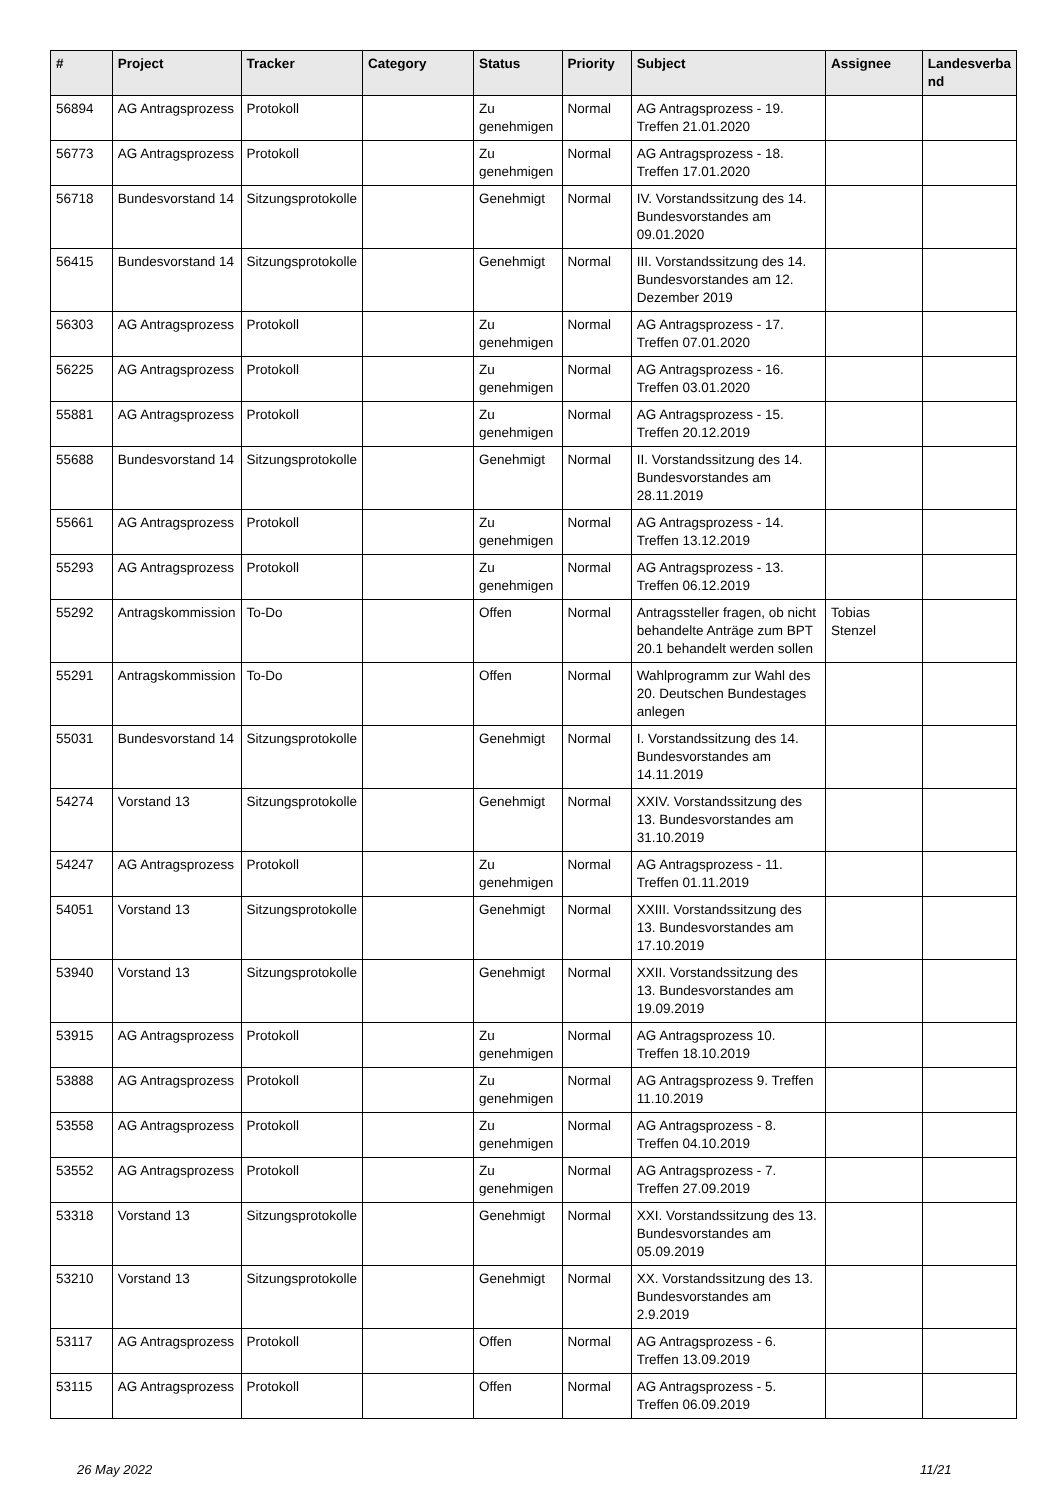| # | Project | Tracker | Category | Status | Priority | Subject | Assignee | Landesverba nd |
| --- | --- | --- | --- | --- | --- | --- | --- | --- |
| 56894 | AG Antragsprozess | Protokoll | | Zu genehmigen | Normal | AG Antragsprozess - 19. Treffen 21.01.2020 | | |
| 56773 | AG Antragsprozess | Protokoll | | Zu genehmigen | Normal | AG Antragsprozess - 18. Treffen 17.01.2020 | | |
| 56718 | Bundesvorstand 14 | Sitzungsprotokolle | | Genehmigt | Normal | IV. Vorstandssitzung des 14. Bundesvorstandes am 09.01.2020 | | |
| 56415 | Bundesvorstand 14 | Sitzungsprotokolle | | Genehmigt | Normal | III. Vorstandssitzung des 14. Bundesvorstandes am 12. Dezember 2019 | | |
| 56303 | AG Antragsprozess | Protokoll | | Zu genehmigen | Normal | AG Antragsprozess - 17. Treffen 07.01.2020 | | |
| 56225 | AG Antragsprozess | Protokoll | | Zu genehmigen | Normal | AG Antragsprozess - 16. Treffen 03.01.2020 | | |
| 55881 | AG Antragsprozess | Protokoll | | Zu genehmigen | Normal | AG Antragsprozess - 15. Treffen 20.12.2019 | | |
| 55688 | Bundesvorstand 14 | Sitzungsprotokolle | | Genehmigt | Normal | II. Vorstandssitzung des 14. Bundesvorstandes am 28.11.2019 | | |
| 55661 | AG Antragsprozess | Protokoll | | Zu genehmigen | Normal | AG Antragsprozess - 14. Treffen 13.12.2019 | | |
| 55293 | AG Antragsprozess | Protokoll | | Zu genehmigen | Normal | AG Antragsprozess - 13. Treffen 06.12.2019 | | |
| 55292 | Antragskommission | To-Do | | Offen | Normal | Antragssteller fragen, ob nicht behandelte Anträge zum BPT 20.1 behandelt werden sollen | Tobias Stenzel | |
| 55291 | Antragskommission | To-Do | | Offen | Normal | Wahlprogramm zur Wahl des 20. Deutschen Bundestages anlegen | | |
| 55031 | Bundesvorstand 14 | Sitzungsprotokolle | | Genehmigt | Normal | I. Vorstandssitzung des 14. Bundesvorstandes am 14.11.2019 | | |
| 54274 | Vorstand 13 | Sitzungsprotokolle | | Genehmigt | Normal | XXIV. Vorstandssitzung des 13. Bundesvorstandes am 31.10.2019 | | |
| 54247 | AG Antragsprozess | Protokoll | | Zu genehmigen | Normal | AG Antragsprozess - 11. Treffen 01.11.2019 | | |
| 54051 | Vorstand 13 | Sitzungsprotokolle | | Genehmigt | Normal | XXIII. Vorstandssitzung des 13. Bundesvorstandes am 17.10.2019 | | |
| 53940 | Vorstand 13 | Sitzungsprotokolle | | Genehmigt | Normal | XXII. Vorstandssitzung des 13. Bundesvorstandes am 19.09.2019 | | |
| 53915 | AG Antragsprozess | Protokoll | | Zu genehmigen | Normal | AG Antragsprozess 10. Treffen 18.10.2019 | | |
| 53888 | AG Antragsprozess | Protokoll | | Zu genehmigen | Normal | AG Antragsprozess 9. Treffen 11.10.2019 | | |
| 53558 | AG Antragsprozess | Protokoll | | Zu genehmigen | Normal | AG Antragsprozess - 8. Treffen 04.10.2019 | | |
| 53552 | AG Antragsprozess | Protokoll | | Zu genehmigen | Normal | AG Antragsprozess - 7. Treffen 27.09.2019 | | |
| 53318 | Vorstand 13 | Sitzungsprotokolle | | Genehmigt | Normal | XXI. Vorstandssitzung des 13. Bundesvorstandes am 05.09.2019 | | |
| 53210 | Vorstand 13 | Sitzungsprotokolle | | Genehmigt | Normal | XX. Vorstandssitzung des 13. Bundesvorstandes am 2.9.2019 | | |
| 53117 | AG Antragsprozess | Protokoll | | Offen | Normal | AG Antragsprozess - 6. Treffen 13.09.2019 | | |
| 53115 | AG Antragsprozess | Protokoll | | Offen | Normal | AG Antragsprozess - 5. Treffen 06.09.2019 | | |
26 May 2022 11/21